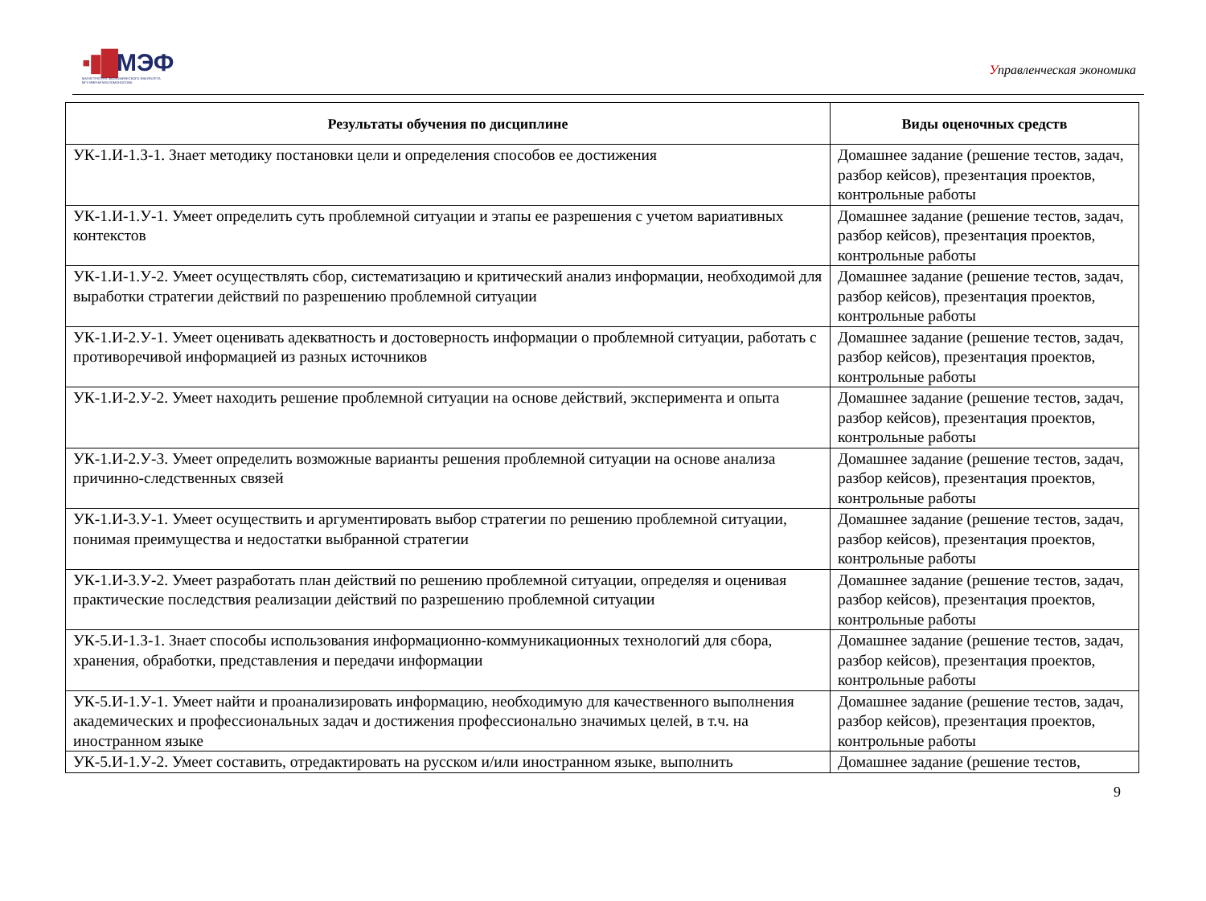▪▮█МЭФ
МАГИСТРАТУРА ЭКОНОМИЧЕСКОГО ФАКУЛЬТЕТА
МГУ ИМЕНИ М.В.ЛОМОНОСОВА
Управленческая экономика
| Результаты обучения по дисциплине | Виды оценочных средств |
| --- | --- |
| УК-1.И-1.З-1. Знает методику постановки цели и определения способов ее достижения | Домашнее задание (решение тестов, задач, разбор кейсов), презентация проектов, контрольные работы |
| УК-1.И-1.У-1. Умеет определить суть проблемной ситуации и этапы ее разрешения с учетом вариативных контекстов | Домашнее задание (решение тестов, задач, разбор кейсов), презентация проектов, контрольные работы |
| УК-1.И-1.У-2. Умеет осуществлять сбор, систематизацию и критический анализ информации, необходимой для выработки стратегии действий по разрешению проблемной ситуации | Домашнее задание (решение тестов, задач, разбор кейсов), презентация проектов, контрольные работы |
| УК-1.И-2.У-1. Умеет оценивать адекватность и достоверность информации о проблемной ситуации, работать с противоречивой информацией из разных источников | Домашнее задание (решение тестов, задач, разбор кейсов), презентация проектов, контрольные работы |
| УК-1.И-2.У-2. Умеет находить решение проблемной ситуации на основе действий, эксперимента и опыта | Домашнее задание (решение тестов, задач, разбор кейсов), презентация проектов, контрольные работы |
| УК-1.И-2.У-3. Умеет определить возможные варианты решения проблемной ситуации на основе анализа причинно-следственных связей | Домашнее задание (решение тестов, задач, разбор кейсов), презентация проектов, контрольные работы |
| УК-1.И-3.У-1. Умеет осуществить и аргументировать выбор стратегии по решению проблемной ситуации, понимая преимущества и недостатки выбранной стратегии | Домашнее задание (решение тестов, задач, разбор кейсов), презентация проектов, контрольные работы |
| УК-1.И-3.У-2. Умеет разработать план действий по решению проблемной ситуации, определяя и оценивая практические последствия реализации действий по разрешению проблемной ситуации | Домашнее задание (решение тестов, задач, разбор кейсов), презентация проектов, контрольные работы |
| УК-5.И-1.З-1. Знает способы использования информационно-коммуникационных технологий для сбора, хранения, обработки, представления и передачи информации | Домашнее задание (решение тестов, задач, разбор кейсов), презентация проектов, контрольные работы |
| УК-5.И-1.У-1. Умеет найти и проанализировать информацию, необходимую для качественного выполнения академических и профессиональных задач и достижения профессионально значимых целей, в т.ч. на иностранном языке | Домашнее задание (решение тестов, задач, разбор кейсов), презентация проектов, контрольные работы |
| УК-5.И-1.У-2. Умеет составить, отредактировать на русском и/или иностранном языке, выполнить | Домашнее задание (решение тестов, |
9